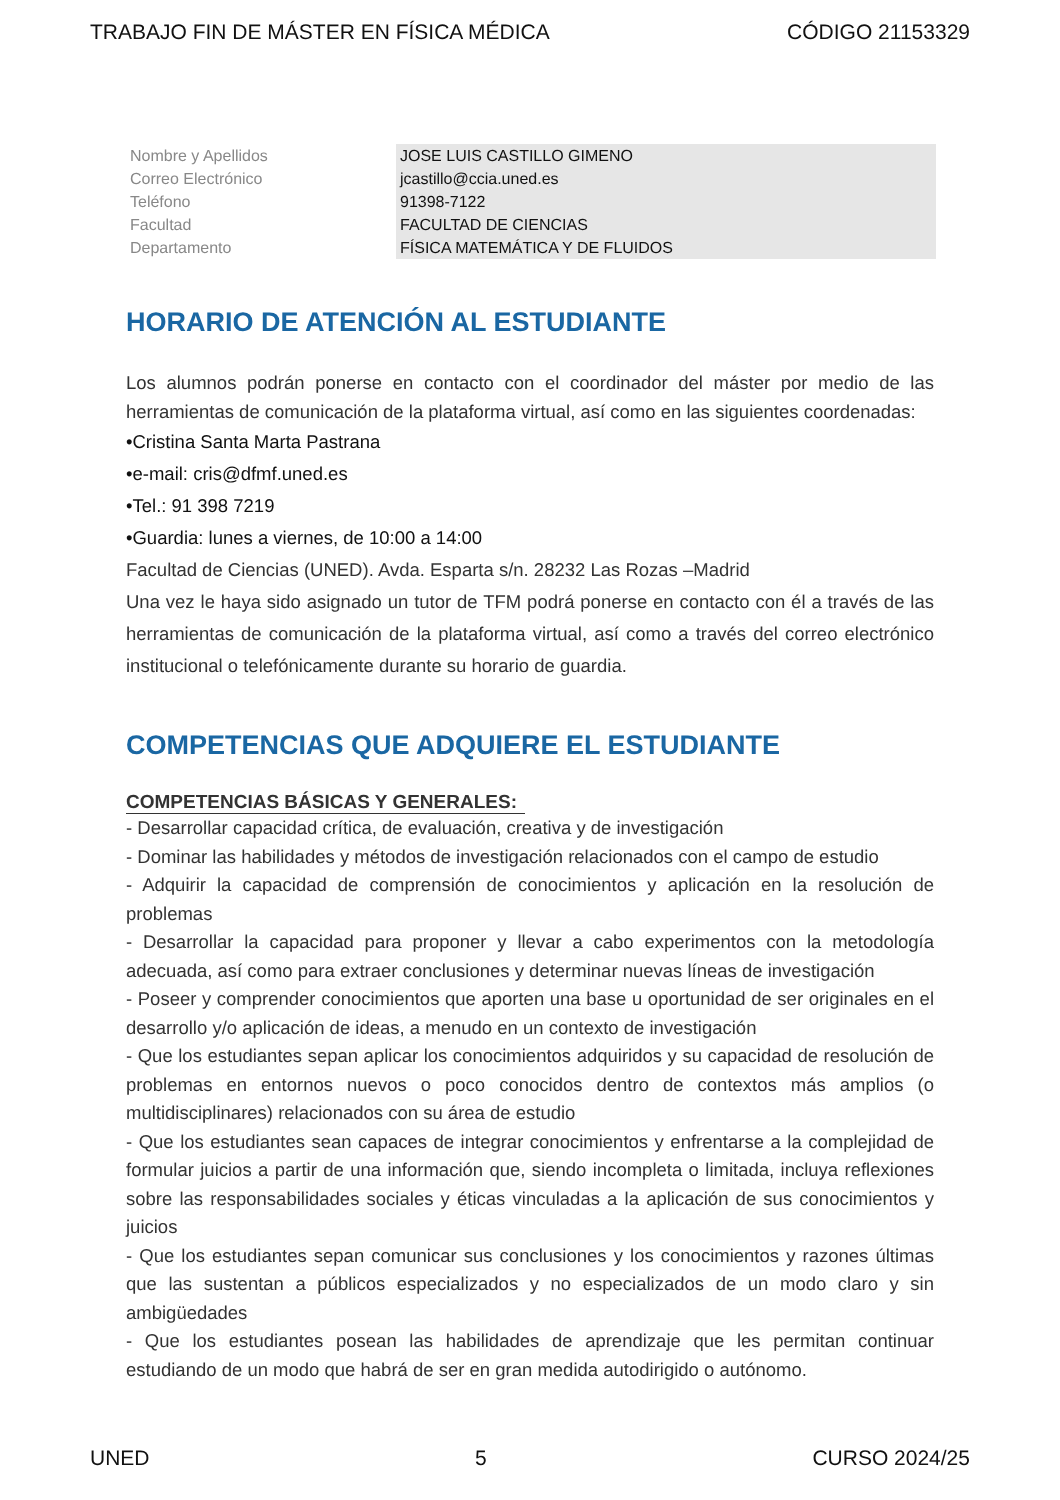TRABAJO FIN DE MÁSTER EN FÍSICA MÉDICA CÓDIGO 21153329
| Nombre y Apellidos | JOSE LUIS CASTILLO GIMENO |
| Correo Electrónico | jcastillo@ccia.uned.es |
| Teléfono | 91398-7122 |
| Facultad | FACULTAD DE CIENCIAS |
| Departamento | FÍSICA MATEMÁTICA Y DE FLUIDOS |
HORARIO DE ATENCIÓN AL ESTUDIANTE
Los alumnos podrán ponerse en contacto con el coordinador del máster por medio de las herramientas de comunicación de la plataforma virtual, así como en las siguientes coordenadas:
•Cristina Santa Marta Pastrana
•e-mail: cris@dfmf.uned.es
•Tel.: 91 398 7219
•Guardia: lunes a viernes, de 10:00 a 14:00
Facultad de Ciencias (UNED). Avda. Esparta s/n. 28232 Las Rozas –Madrid
Una vez le haya sido asignado un tutor de TFM podrá ponerse en contacto con él a través de las herramientas de comunicación de la plataforma virtual, así como a través del correo electrónico institucional o telefónicamente durante su horario de guardia.
COMPETENCIAS QUE ADQUIERE EL ESTUDIANTE
COMPETENCIAS BÁSICAS Y GENERALES:
- Desarrollar capacidad crítica, de evaluación, creativa y de investigación
- Dominar las habilidades y métodos de investigación relacionados con el campo de estudio
- Adquirir la capacidad de comprensión de conocimientos y aplicación en la resolución de problemas
- Desarrollar la capacidad para proponer y llevar a cabo experimentos con la metodología adecuada, así como para extraer conclusiones y determinar nuevas líneas de investigación
- Poseer y comprender conocimientos que aporten una base u oportunidad de ser originales en el desarrollo y/o aplicación de ideas, a menudo en un contexto de investigación
- Que los estudiantes sepan aplicar los conocimientos adquiridos y su capacidad de resolución de problemas en entornos nuevos o poco conocidos dentro de contextos más amplios (o multidisciplinares) relacionados con su área de estudio
- Que los estudiantes sean capaces de integrar conocimientos y enfrentarse a la complejidad de formular juicios a partir de una información que, siendo incompleta o limitada, incluya reflexiones sobre las responsabilidades sociales y éticas vinculadas a la aplicación de sus conocimientos y juicios
- Que los estudiantes sepan comunicar sus conclusiones y los conocimientos y razones últimas que las sustentan a públicos especializados y no especializados de un modo claro y sin ambigüedades
- Que los estudiantes posean las habilidades de aprendizaje que les permitan continuar estudiando de un modo que habrá de ser en gran medida autodirigido o autónomo.
UNED 5 CURSO 2024/25